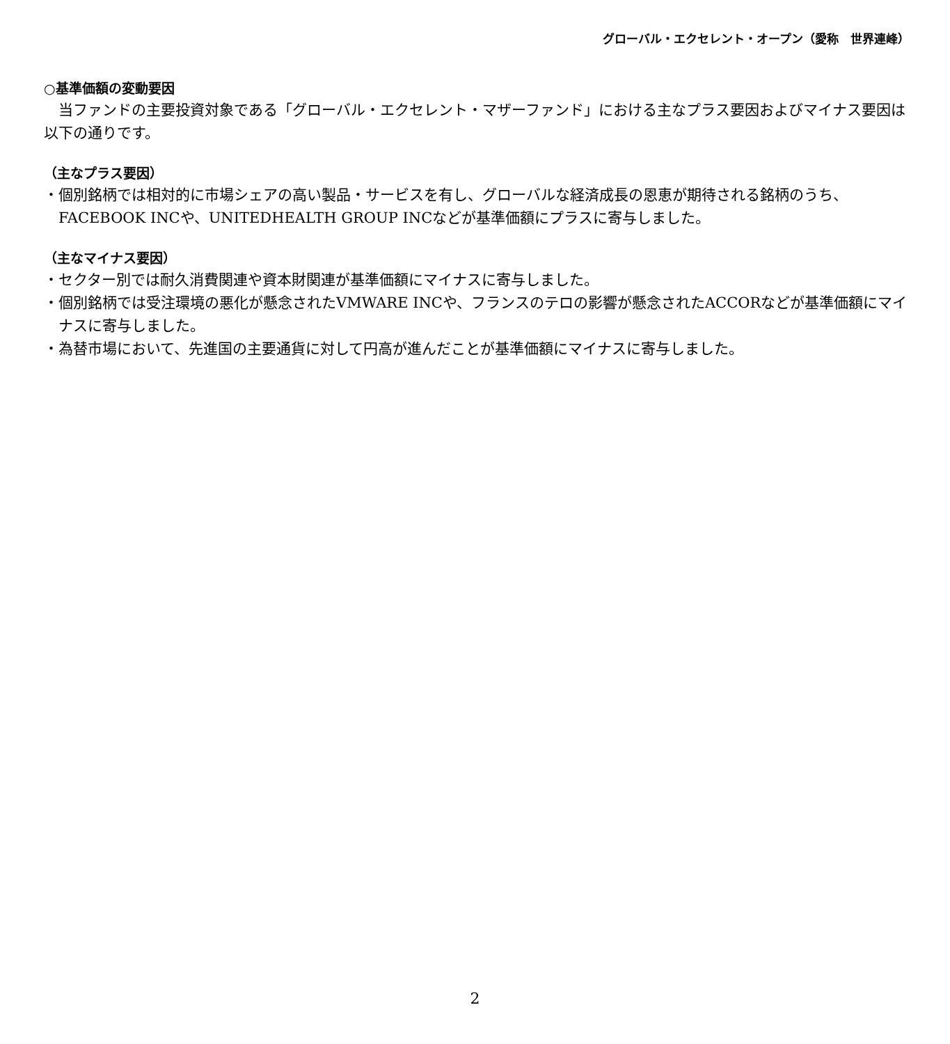グローバル・エクセレント・オープン（愛称　世界連峰）
○基準価額の変動要因
　当ファンドの主要投資対象である「グローバル・エクセレント・マザーファンド」における主なプラス要因およびマイナス要因は以下の通りです。
（主なプラス要因）
・個別銘柄では相対的に市場シェアの高い製品・サービスを有し、グローバルな経済成長の恩恵が期待される銘柄のうち、FACEBOOK INCや、UNITEDHEALTH GROUP INCなどが基準価額にプラスに寄与しました。
（主なマイナス要因）
・セクター別では耐久消費関連や資本財関連が基準価額にマイナスに寄与しました。
・個別銘柄では受注環境の悪化が懸念されたVMWARE INCや、フランスのテロの影響が懸念されたACCORなどが基準価額にマイナスに寄与しました。
・為替市場において、先進国の主要通貨に対して円高が進んだことが基準価額にマイナスに寄与しました。
2